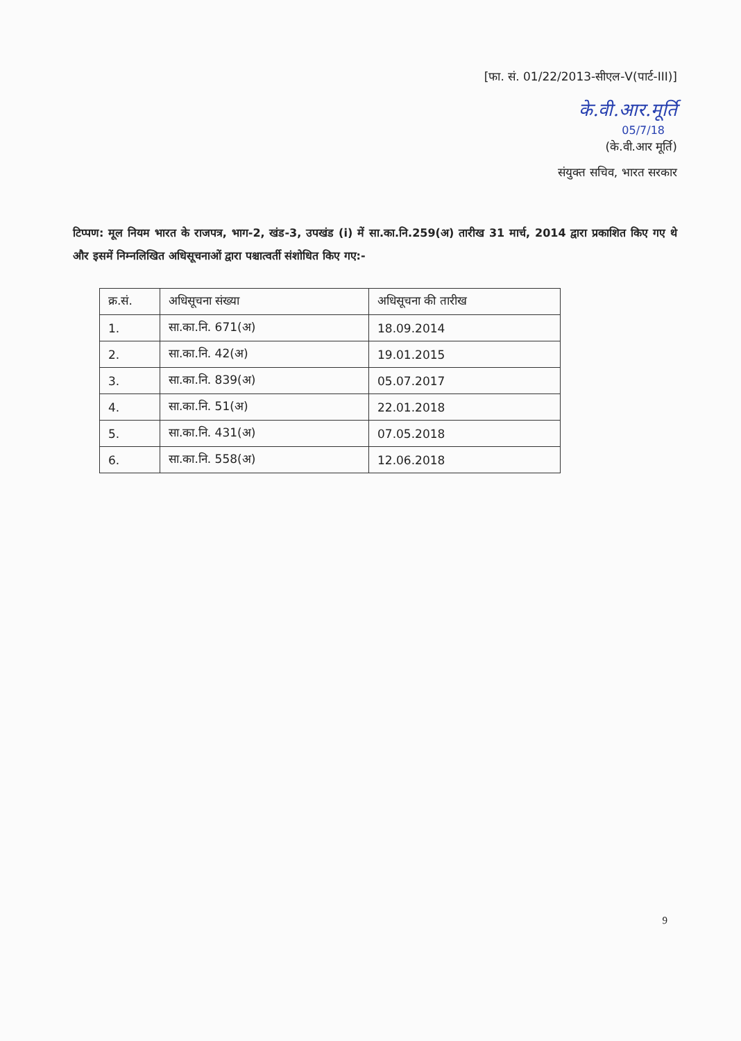[फा. सं. 01/22/2013-सीएल-V(पार्ट-III)]
के.वी.आर.मूर्ति
05/7/18
(के.वी.आर मूर्ति)
संयुक्त सचिव, भारत सरकार
टिप्पण: मूल नियम भारत के राजपत्र, भाग-2, खंड-3, उपखंड (i) में सा.का.नि.259(अ) तारीख 31 मार्च, 2014 द्वारा प्रकाशित किए गए थे और इसमें निम्नलिखित अधिसूचनाओं द्वारा पश्चात्वर्ती संशोधित किए गए:-
| क्र.सं. | अधिसूचना संख्या | अधिसूचना की तारीख |
| --- | --- | --- |
| 1. | सा.का.नि. 671(अ) | 18.09.2014 |
| 2. | सा.का.नि. 42(अ) | 19.01.2015 |
| 3. | सा.का.नि. 839(अ) | 05.07.2017 |
| 4. | सा.का.नि. 51(अ) | 22.01.2018 |
| 5. | सा.का.नि. 431(अ) | 07.05.2018 |
| 6. | सा.का.नि. 558(अ) | 12.06.2018 |
9